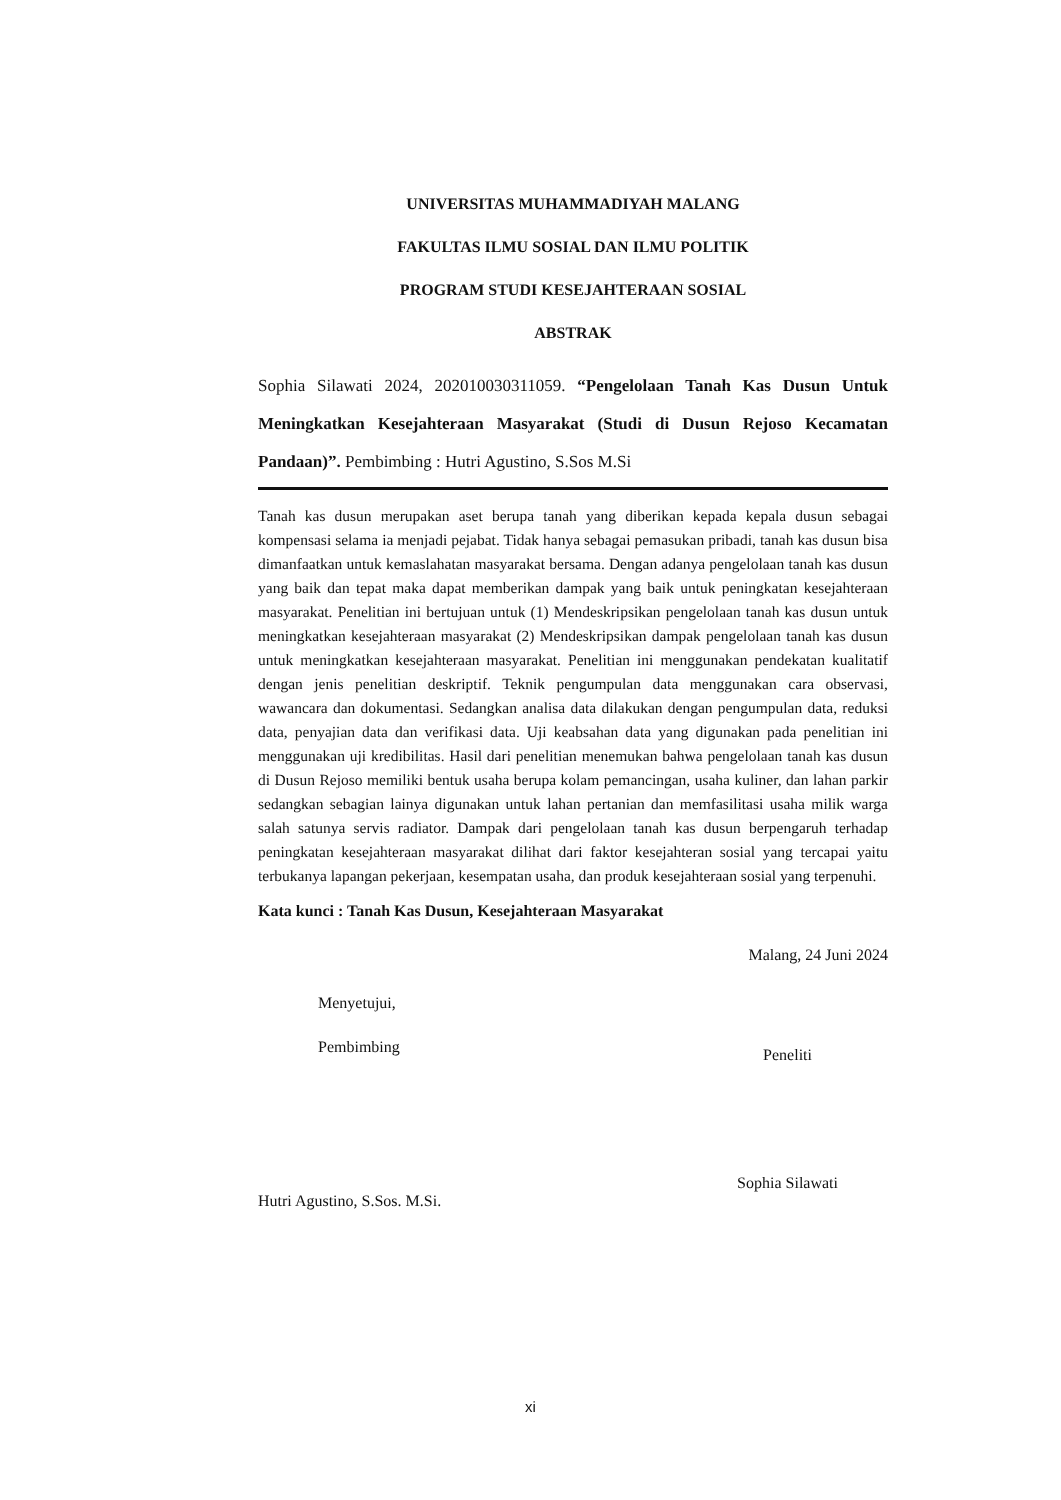UNIVERSITAS MUHAMMADIYAH MALANG
FAKULTAS ILMU SOSIAL DAN ILMU POLITIK
PROGRAM STUDI KESEJAHTERAAN SOSIAL
ABSTRAK
Sophia Silawati 2024, 202010030311059. “Pengelolaan Tanah Kas Dusun Untuk Meningkatkan Kesejahteraan Masyarakat (Studi di Dusun Rejoso Kecamatan Pandaan)”. Pembimbing : Hutri Agustino, S.Sos M.Si
Tanah kas dusun merupakan aset berupa tanah yang diberikan kepada kepala dusun sebagai kompensasi selama ia menjadi pejabat. Tidak hanya sebagai pemasukan pribadi, tanah kas dusun bisa dimanfaatkan untuk kemaslahatan masyarakat bersama. Dengan adanya pengelolaan tanah kas dusun yang baik dan tepat maka dapat memberikan dampak yang baik untuk peningkatan kesejahteraan masyarakat. Penelitian ini bertujuan untuk (1) Mendeskripsikan pengelolaan tanah kas dusun untuk meningkatkan kesejahteraan masyarakat (2) Mendeskripsikan dampak pengelolaan tanah kas dusun untuk meningkatkan kesejahteraan masyarakat. Penelitian ini menggunakan pendekatan kualitatif dengan jenis penelitian deskriptif. Teknik pengumpulan data menggunakan cara observasi, wawancara dan dokumentasi. Sedangkan analisa data dilakukan dengan pengumpulan data, reduksi data, penyajian data dan verifikasi data. Uji keabsahan data yang digunakan pada penelitian ini menggunakan uji kredibilitas. Hasil dari penelitian menemukan bahwa pengelolaan tanah kas dusun di Dusun Rejoso memiliki bentuk usaha berupa kolam pemancingan, usaha kuliner, dan lahan parkir sedangkan sebagian lainya digunakan untuk lahan pertanian dan memfasilitasi usaha milik warga salah satunya servis radiator. Dampak dari pengelolaan tanah kas dusun berpengaruh terhadap peningkatan kesejahteraan masyarakat dilihat dari faktor kesejahteran sosial yang tercapai yaitu terbukanya lapangan pekerjaan, kesempatan usaha, dan produk kesejahteraan sosial yang terpenuhi.
Kata kunci : Tanah Kas Dusun, Kesejahteraan Masyarakat
Malang, 24 Juni 2024
Menyetujui,
Pembimbing
Hutri Agustino, S.Sos. M.Si.
Peneliti
Sophia Silawati
xi